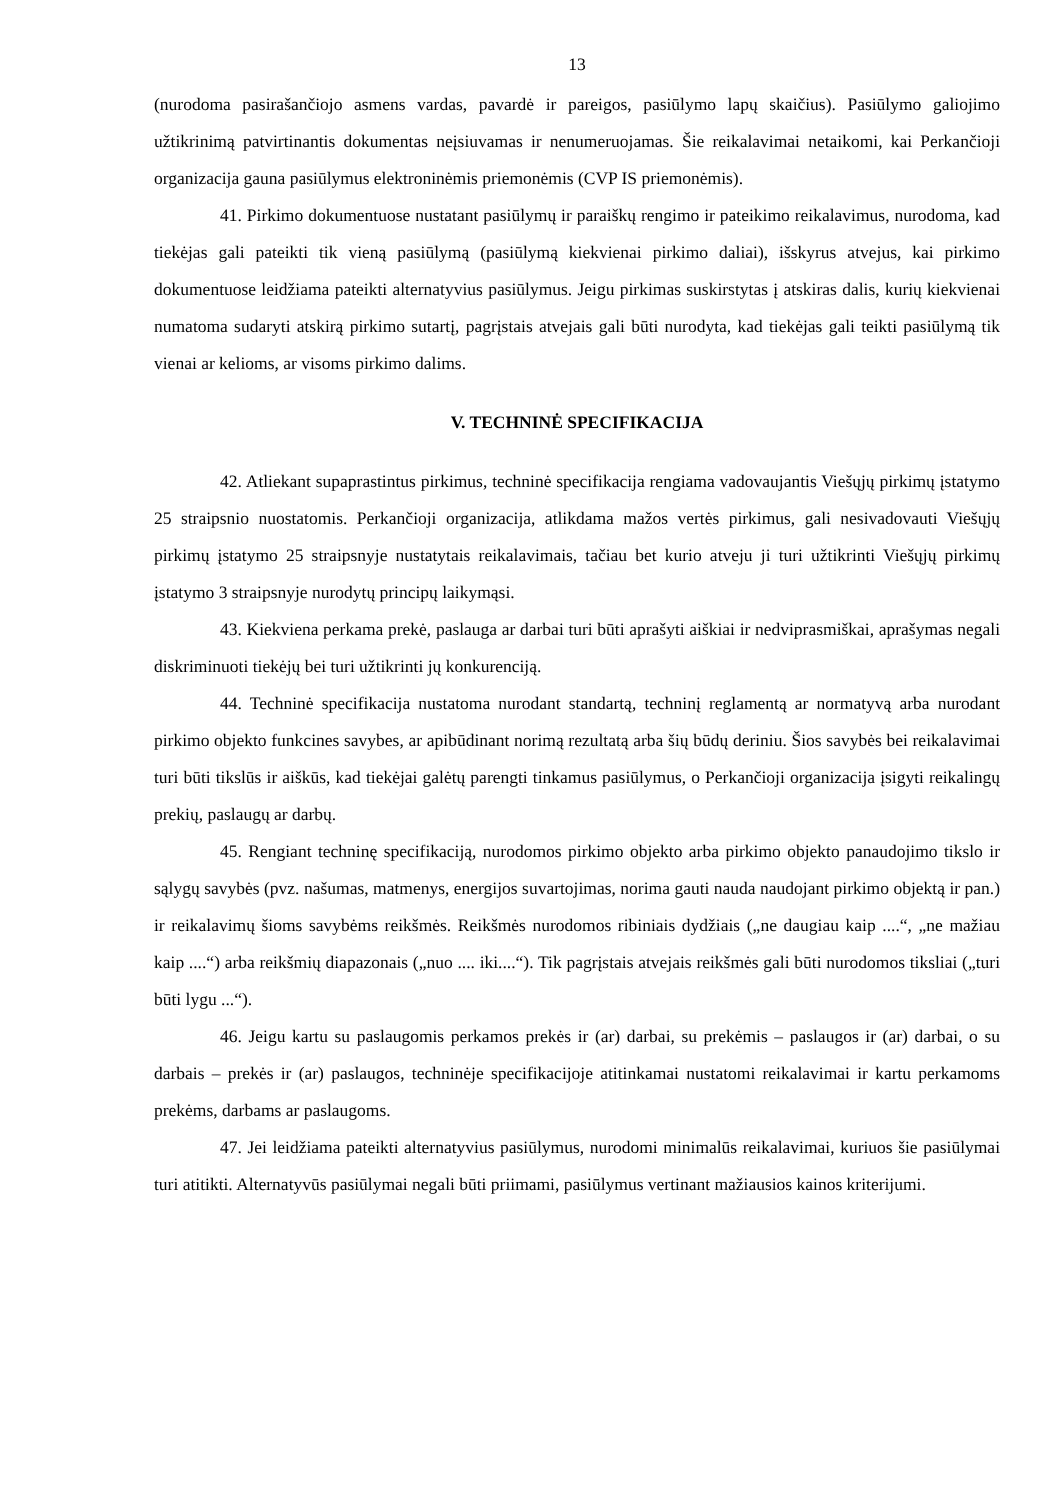13
(nurodoma pasirašančiojo asmens vardas, pavardė ir pareigos, pasiūlymo lapų skaičius). Pasiūlymo galiojimo užtikrinimą patvirtinantis dokumentas neįsiuvamas ir nenumeruojamas. Šie reikalavimai netaikomi, kai Perkančioji organizacija gauna pasiūlymus elektroninėmis priemonėmis (CVP IS priemonėmis).
41. Pirkimo dokumentuose nustatant pasiūlymų ir paraiškų rengimo ir pateikimo reikalavimus, nurodoma, kad tiekėjas gali pateikti tik vieną pasiūlymą (pasiūlymą kiekvienai pirkimo daliai), išskyrus atvejus, kai pirkimo dokumentuose leidžiama pateikti alternatyvius pasiūlymus. Jeigu pirkimas suskirstytas į atskiras dalis, kurių kiekvienai numatoma sudaryti atskirą pirkimo sutartį, pagrįstais atvejais gali būti nurodyta, kad tiekėjas gali teikti pasiūlymą tik vienai ar kelioms, ar visoms pirkimo dalims.
V. TECHNINĖ SPECIFIKACIJA
42. Atliekant supaprastintus pirkimus, techninė specifikacija rengiama vadovaujantis Viešųjų pirkimų įstatymo 25 straipsnio nuostatomis. Perkančioji organizacija, atlikdama mažos vertės pirkimus, gali nesivadovauti Viešųjų pirkimų įstatymo 25 straipsnyje nustatytais reikalavimais, tačiau bet kurio atveju ji turi užtikrinti Viešųjų pirkimų įstatymo 3 straipsnyje nurodytų principų laikymąsi.
43. Kiekviena perkama prekė, paslauga ar darbai turi būti aprašyti aiškiai ir nedviprasmiškai, aprašymas negali diskriminuoti tiekėjų bei turi užtikrinti jų konkurenciją.
44. Techninė specifikacija nustatoma nurodant standartą, techninį reglamentą ar normatyvą arba nurodant pirkimo objekto funkcines savybes, ar apibūdinant norimą rezultatą arba šių būdų deriniu. Šios savybės bei reikalavimai turi būti tikslūs ir aiškūs, kad tiekėjai galėtų parengti tinkamus pasiūlymus, o Perkančioji organizacija įsigyti reikalingų prekių, paslaugų ar darbų.
45. Rengiant techninę specifikaciją, nurodomos pirkimo objekto arba pirkimo objekto panaudojimo tikslo ir sąlygų savybės (pvz. našumas, matmenys, energijos suvartojimas, norima gauti nauda naudojant pirkimo objektą ir pan.) ir reikalavimų šioms savybėms reikšmės. Reikšmės nurodomos ribiniais dydžiais („ne daugiau kaip ....“, „ne mažiau kaip ....“) arba reikšmių diapazonais („nuo .... iki....“). Tik pagrįstais atvejais reikšmės gali būti nurodomos tiksliai („turi būti lygu ...“).
46. Jeigu kartu su paslaugomis perkamos prekės ir (ar) darbai, su prekėmis – paslaugos ir (ar) darbai, o su darbais – prekės ir (ar) paslaugos, techninėje specifikacijoje atitinkamai nustatomi reikalavimai ir kartu perkamoms prekėms, darbams ar paslaugoms.
47. Jei leidžiama pateikti alternatyvius pasiūlymus, nurodomi minimalūs reikalavimai, kuriuos šie pasiūlymai turi atitikti. Alternatyvūs pasiūlymai negali būti priimami, pasiūlymus vertinant mažiausios kainos kriterijumi.